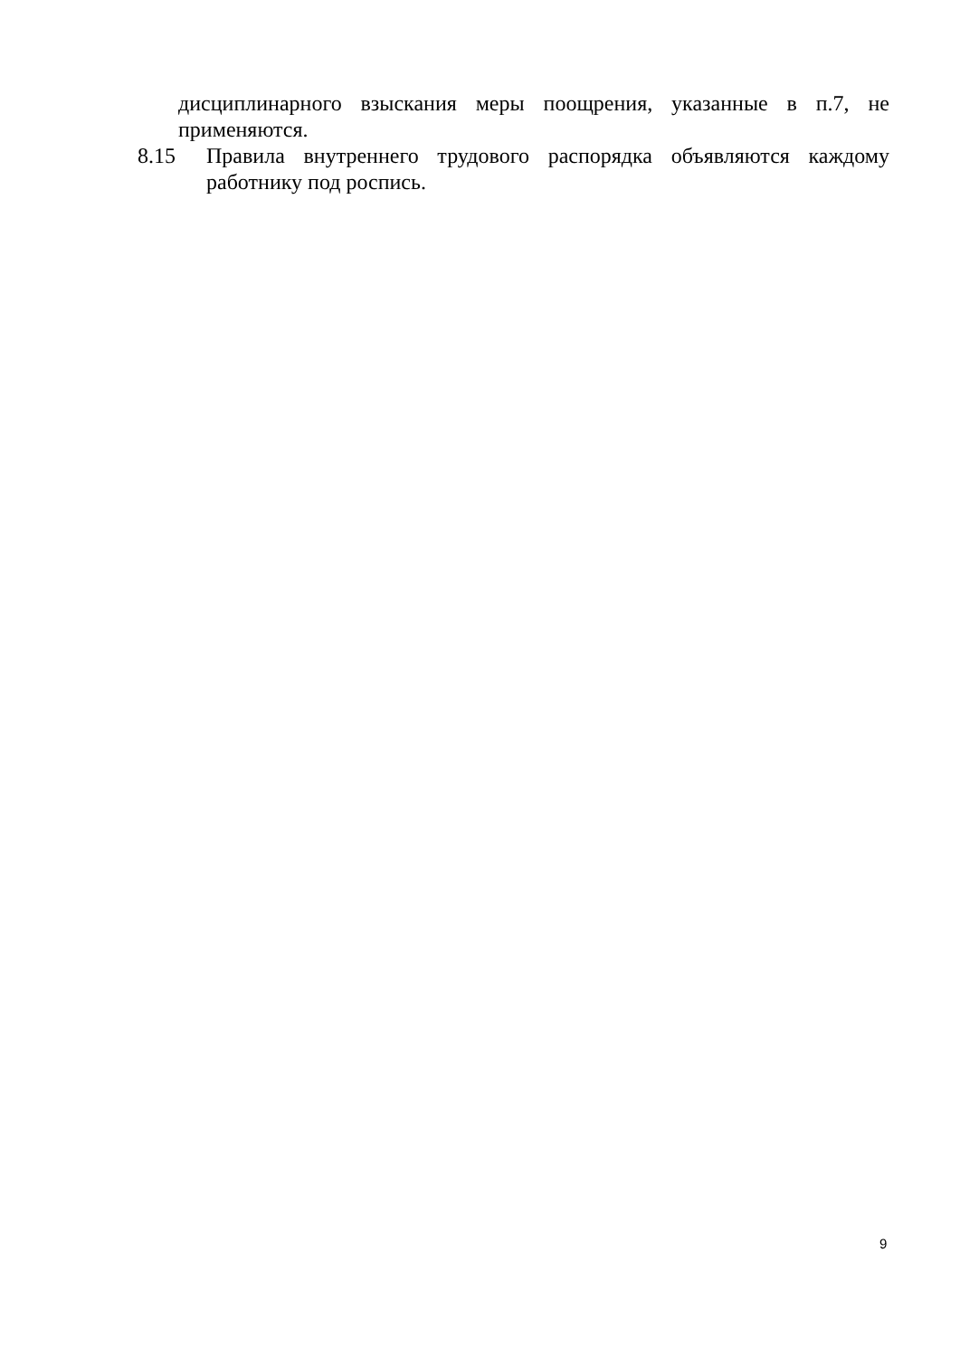дисциплинарного взыскания меры поощрения, указанные в п.7, не применяются.
8.15 Правила внутреннего трудового распорядка объявляются каждому работнику под роспись.
9